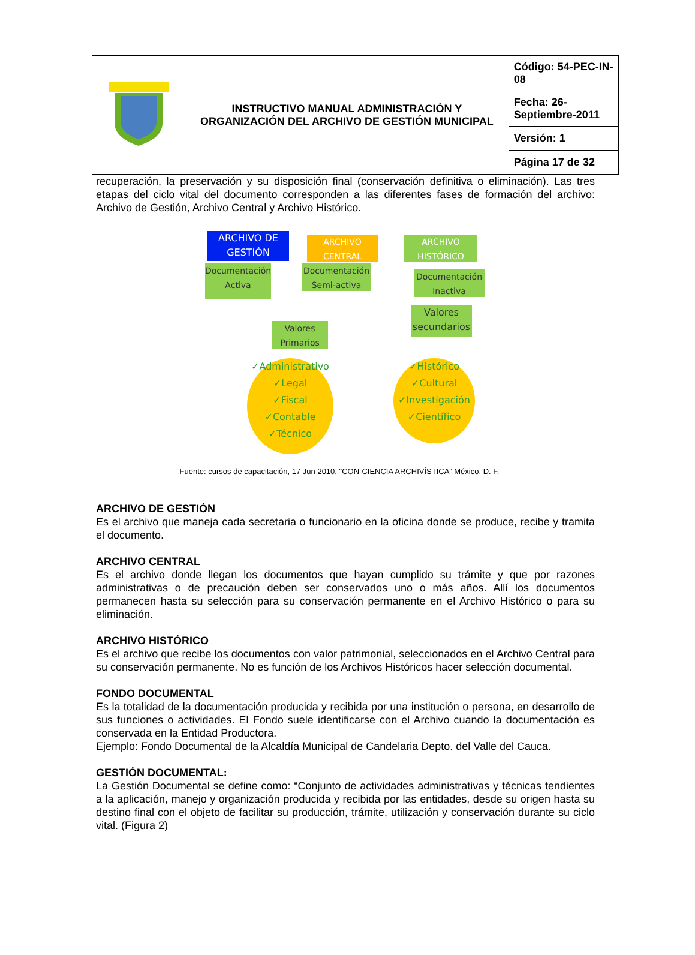| | INSTRUCTIVO MANUAL ADMINISTRACIÓN Y ORGANIZACIÓN DEL ARCHIVO DE GESTIÓN MUNICIPAL | Código: 54-PEC-IN-08 |
| | | Fecha: 26-Septiembre-2011 |
| | | Versión: 1 |
| | | Página 17 de 32 |
recuperación, la preservación y su disposición final (conservación definitiva o eliminación). Las tres etapas del ciclo vital del documento corresponden a las diferentes fases de formación del archivo: Archivo de Gestión, Archivo Central y Archivo Histórico.
ARCHIVO DE GESTIÓN
ARCHIVO CENTRAL
ARCHIVO HISTÓRICO
Documentación Activa
Documentación Semi-activa
Documentación Inactiva
Valores secundarios
Valores Primarios
✓Administrativo
✓Legal
✓Fiscal
✓Contable
✓Técnico
✓Histórico
✓Cultural
✓Investigación
✓Científico
Fuente: cursos de capacitación, 17 Jun 2010, "CON-CIENCIA ARCHIVÍSTICA” México, D. F.
ARCHIVO DE GESTIÓN
Es el archivo que maneja cada secretaria o funcionario en la oficina donde se produce, recibe y tramita el documento.
ARCHIVO CENTRAL
Es el archivo donde llegan los documentos que hayan cumplido su trámite y que por razones administrativas o de precaución deben ser conservados uno o más años. Allí los documentos permanecen hasta su selección para su conservación permanente en el Archivo Histórico o para su eliminación.
ARCHIVO HISTÓRICO
Es el archivo que recibe los documentos con valor patrimonial, seleccionados en el Archivo Central para su conservación permanente. No es función de los Archivos Históricos hacer selección documental.
FONDO DOCUMENTAL
Es la totalidad de la documentación producida y recibida por una institución o persona, en desarrollo de sus funciones o actividades. El Fondo suele identificarse con el Archivo cuando la documentación es conservada en la Entidad Productora.
Ejemplo: Fondo Documental de la Alcaldía Municipal de Candelaria Depto. del Valle del Cauca.
GESTIÓN DOCUMENTAL:
La Gestión Documental se define como: “Conjunto de actividades administrativas y técnicas tendientes a la aplicación, manejo y organización producida y recibida por las entidades, desde su origen hasta su destino final con el objeto de facilitar su producción, trámite, utilización y conservación durante su ciclo vital. (Figura 2)